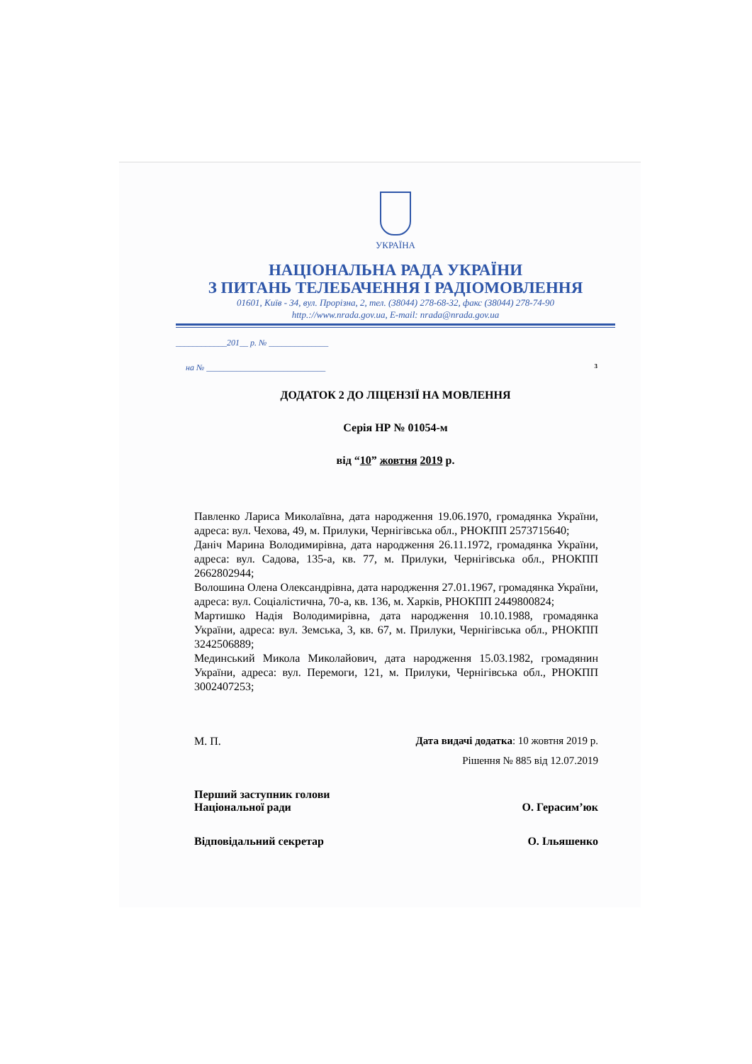УКРАЇНА
НАЦІОНАЛЬНА РАДА УКРАЇНИ
З ПИТАНЬ ТЕЛЕБАЧЕННЯ І РАДІОМОВЛЕННЯ
01601, Київ - 34, вул. Прорізна, 2, тел. (38044) 278-68-32, факс (38044) 278-74-90
http.://www.nrada.gov.ua, E-mail: nrada@nrada.gov.ua
____________201__ р. № ______________
на № ____________________________ 3
ДОДАТОК 2 ДО ЛІЦЕНЗІЇ НА МОВЛЕННЯ
Серія НР № 01054-м
від “10” жовтня 2019 р.
Павленко Лариса Миколаївна, дата народження 19.06.1970, громадянка України, адреса: вул. Чехова, 49, м. Прилуки, Чернігівська обл., РНОКПП 2573715640;
Даніч Марина Володимирівна, дата народження 26.11.1972, громадянка України, адреса: вул. Садова, 135-а, кв. 77, м. Прилуки, Чернігівська обл., РНОКПП 2662802944;
Волошина Олена Олександрівна, дата народження 27.01.1967, громадянка України, адреса: вул. Соціалістична, 70-а, кв. 136, м. Харків, РНОКПП 2449800824;
Мартишко Надія Володимирівна, дата народження 10.10.1988, громадянка України, адреса: вул. Земська, 3, кв. 67, м. Прилуки, Чернігівська обл., РНОКПП 3242506889;
Мединський Микола Миколайович, дата народження 15.03.1982, громадянин України, адреса: вул. Перемоги, 121, м. Прилуки, Чернігівська обл., РНОКПП 3002407253;
М. П. Дата видачі додатка: 10 жовтня 2019 р.
Рішення № 885 від 12.07.2019
Перший заступник голови
Національної ради О. Герасим’юк
Відповідальний секретар О. Ільяшенко